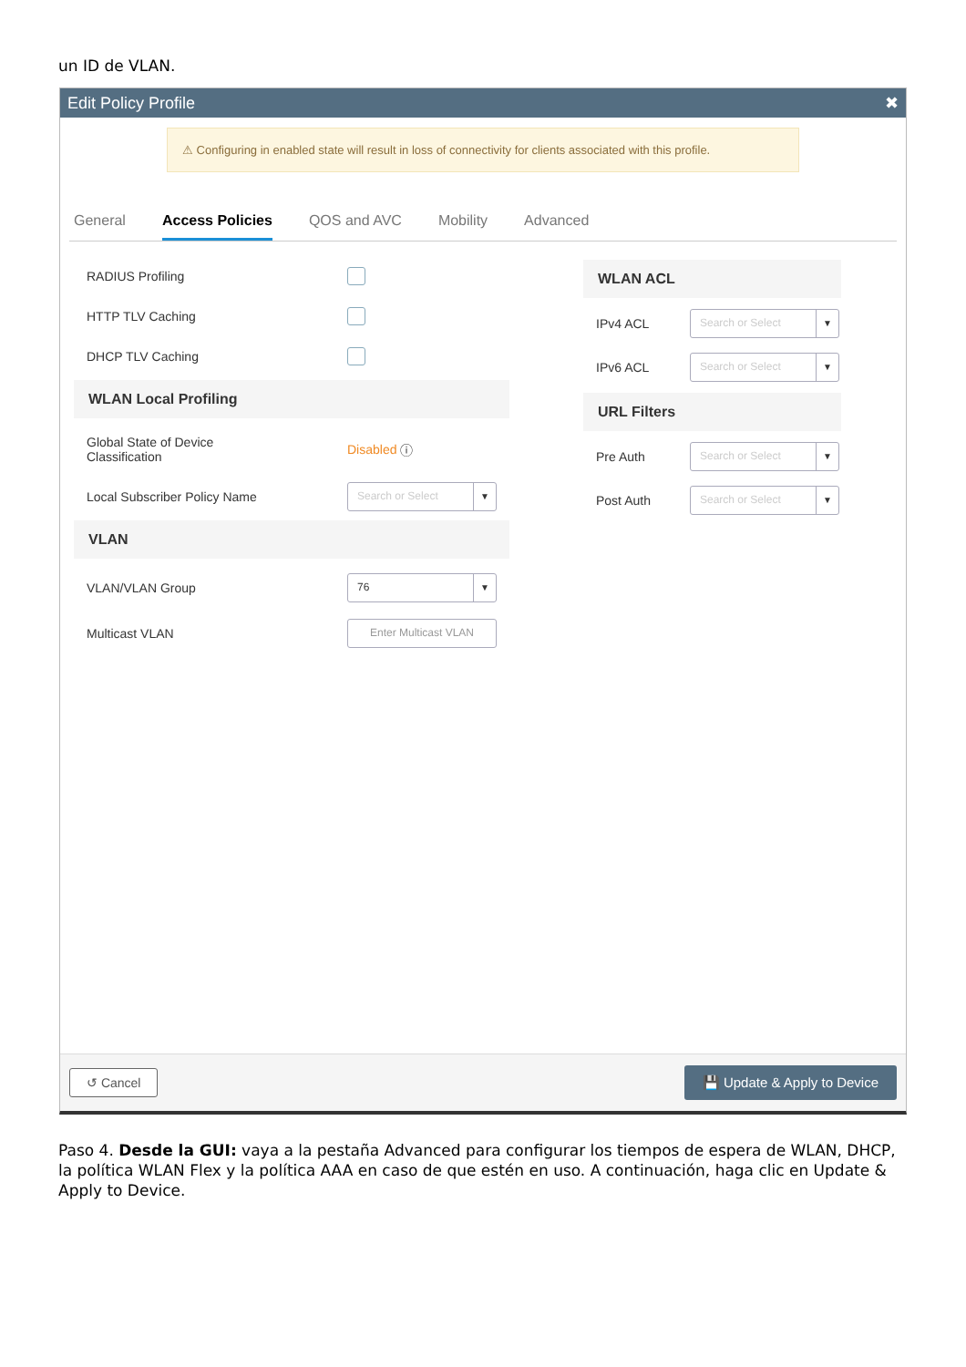un ID de VLAN.
Edit Policy Profile ✖
⚠ Configuring in enabled state will result in loss of connectivity for clients associated with this profile.
General Access Policies QOS and AVC Mobility Advanced
RADIUS Profiling
HTTP TLV Caching
DHCP TLV Caching
WLAN Local Profiling
Global State of Device
Classification Disabled ⓘ
Local Subscriber Policy Name Search or Select ▼
VLAN
VLAN/VLAN Group 76 ▼
Multicast VLAN Enter Multicast VLAN
WLAN ACL
IPv4 ACL Search or Select ▼
IPv6 ACL Search or Select ▼
URL Filters
Pre Auth Search or Select ▼
Post Auth Search or Select ▼
↺ Cancel 💾 Update & Apply to Device
Paso 4. Desde la GUI: vaya a la pestaña Advanced para configurar los tiempos de espera de WLAN, DHCP, la política WLAN Flex y la política AAA en caso de que estén en uso. A continuación, haga clic en Update & Apply to Device.